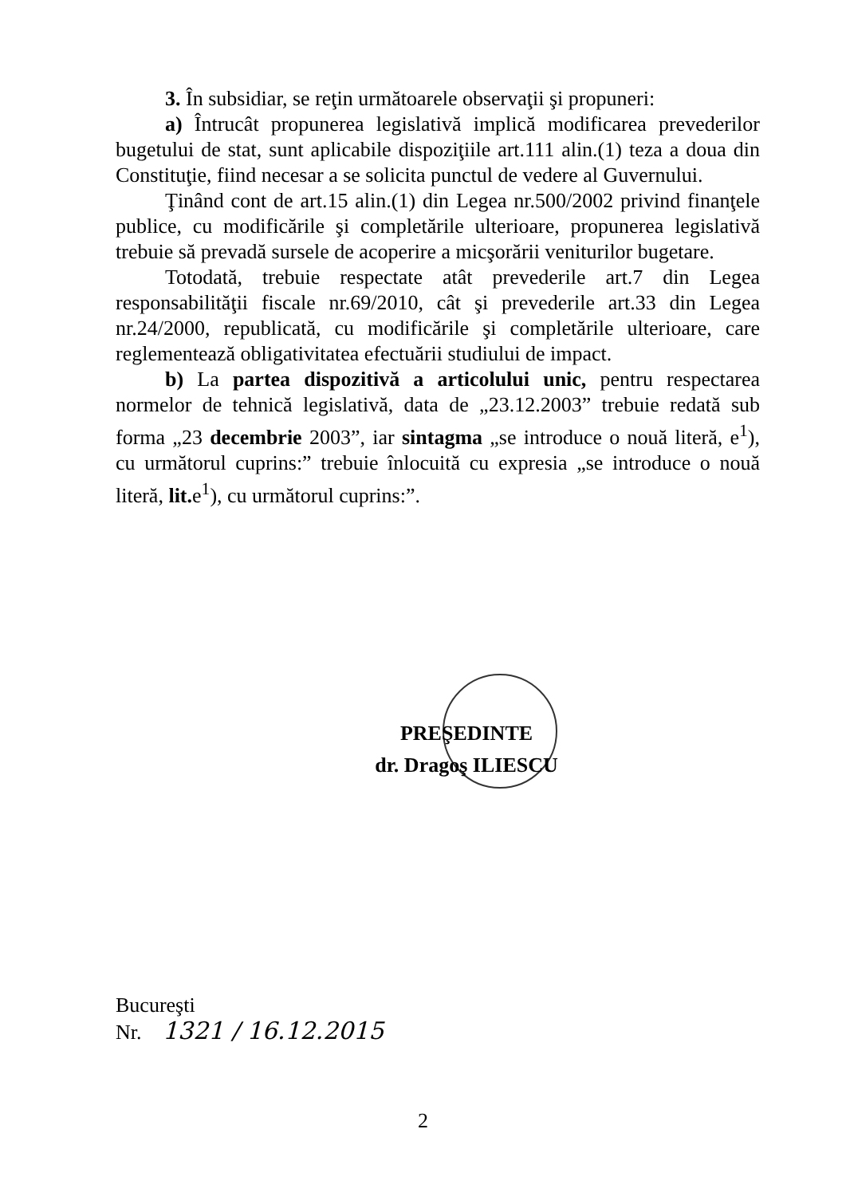3. În subsidiar, se reţin următoarele observaţii şi propuneri:
a) Întrucât propunerea legislativă implică modificarea prevederilor bugetului de stat, sunt aplicabile dispoziţiile art.111 alin.(1) teza a doua din Constituţie, fiind necesar a se solicita punctul de vedere al Guvernului.
Ţinând cont de art.15 alin.(1) din Legea nr.500/2002 privind finanţele publice, cu modificările şi completările ulterioare, propunerea legislativă trebuie să prevadă sursele de acoperire a micşorării veniturilor bugetare.
Totodată, trebuie respectate atât prevederile art.7 din Legea responsabilităţii fiscale nr.69/2010, cât şi prevederile art.33 din Legea nr.24/2000, republicată, cu modificările şi completările ulterioare, care reglementează obligativitatea efectuării studiului de impact.
b) La partea dispozitivă a articolului unic, pentru respectarea normelor de tehnică legislativă, data de „23.12.2003” trebuie redată sub forma „23 decembrie 2003”, iar sintagma „se introduce o nouă literă, e<sup>1</sup>), cu următorul cuprins:” trebuie înlocuită cu expresia „se introduce o nouă literă, lit. e<sup>1</sup>), cu următorul cuprins:”.
PREŞEDINTE
dr. Dragoş ILIESCU
Bucureşti
Nr. 1321 / 16.12.2015
2